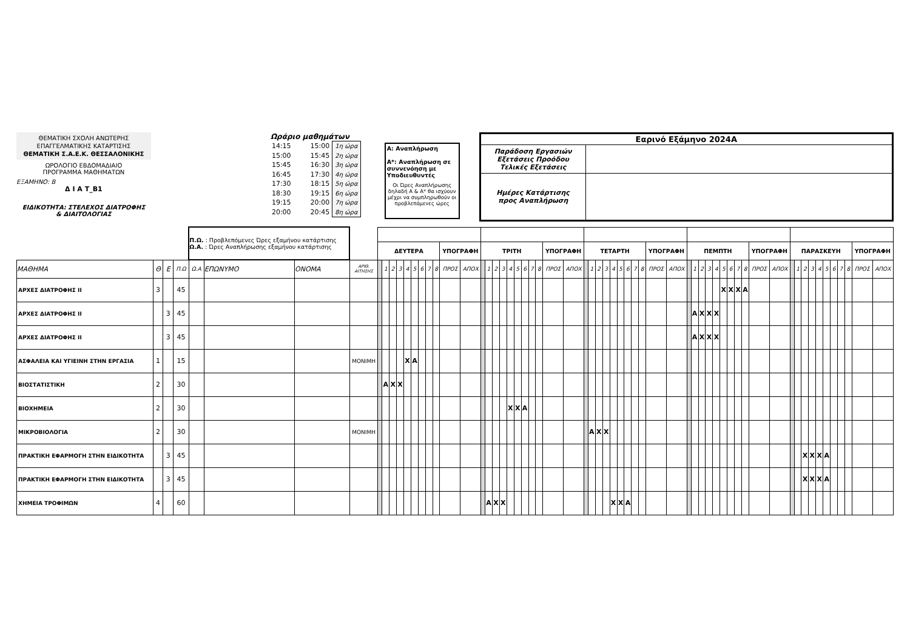ΘΕΜΑΤΙΚΗ ΣΧΟΛΗ ΑΝΩΤΕΡΗΣ
ΕΠΑΓΓΕΛΜΑΤΙΚΗΣ ΚΑΤΑΡΤΙΣΗΣ
ΘΕΜΑΤΙΚΗ Σ.Α.Ε.Κ. ΘΕΣΣΑΛΟΝΙΚΗΣ
ΩΡΟΛΟΓΙΟ ΕΒΔΟΜΑΔΙΑΙΟ
ΠΡΟΓΡΑΜΜΑ ΜΑΘΗΜΑΤΩΝ
ΕΞΑΜΗΝΟ: Β
Δ Ι Α Τ_Β1
ΕΙΔΙΚΟΤΗΤΑ: ΣΤΕΛΕΧΟΣ ΔΙΑΤΡΟΦΗΣ
& ΔΙΑΙΤΟΛΟΓΙΑΣ
Ωράριο μαθημάτων
| 14:15 | 15:00 | 1η ώρα |
| 15:00 | 15:45 | 2η ώρα |
| 15:45 | 16:30 | 3η ώρα |
| 16:45 | 17:30 | 4η ώρα |
| 17:30 | 18:15 | 5η ώρα |
| 18:30 | 19:15 | 6η ώρα |
| 19:15 | 20:00 | 7η ώρα |
| 20:00 | 20:45 | 8η ώρα |
Α: Αναπλήρωση
Α*: Αναπλήρωση σε συννενόηση με Υποδιευθυντές
Οι Ώρες Αναπλήρωσης δηλαδή Α & Α* θα ισχύουν μέχρι να συμπληρωθούν οι προβλεπόμενες ώρες
| Εαρινό Εξάμηνο 2024Α | |
| Παράδοση Εργασιών Εξετάσεις Προόδου Τελικές Εξετάσεις | |
| Ημέρες Κατάρτισης προς Αναπλήρωση | |
| | | | | Π.Ω. : Προβλεπόμενες Ώρες εξαμήνου κατάρτισης Ω.Α. : Ώρες Αναπλήρωσης εξαμήνου κατάρτισης | | | | | | | | | | | | | | | | | | | | | | | | | | | | | | | | | | | | | | | | | | | | | | | | | | | | | | | | | | |
| | | | | | | | | ΔΕΥΤΕΡΑ | | | | | | | | | ΥΠΟΓΡΑΦΗ | | ΤΡΙΤΗ | | | | | | | | | ΥΠΟΓΡΑΦΗ | | ΤΕΤΑΡΤΗ | | | | | | | | | ΥΠΟΓΡΑΦΗ | | ΠΕΜΠΤΗ | | | | | | | | | ΥΠΟΓΡΑΦΗ | | ΠΑΡΑΣΚΕΥΗ | | | | | | | | | ΥΠΟΓΡΑΦΗ | |
| ΜΑΘΗΜΑ | Θ | Ε | Π.Ω | Ω.Α | ΕΠΩΝΥΜΟ | ΟΝΟΜΑ | ΑΡΙΘ. ΑΙΤΗΣΗΣ | | 1 | 2 | 3 | 4 | 5 | 6 | 7 | 8 | ΠΡΟΣ | ΑΠΟΧ | | 1 | 2 | 3 | 4 | 5 | 6 | 7 | 8 | ΠΡΟΣ | ΑΠΟΧ | | 1 | 2 | 3 | 4 | 5 | 6 | 7 | 8 | ΠΡΟΣ | ΑΠΟΧ | | 1 | 2 | 3 | 4 | 5 | 6 | 7 | 8 | ΠΡΟΣ | ΑΠΟΧ | | 1 | 2 | 3 | 4 | 5 | 6 | 7 | 8 | ΠΡΟΣ | ΑΠΟΧ |
| ΑΡΧΕΣ ΔΙΑΤΡΟΦΗΣ ΙΙ | 3 | | 45 | | | | | | | | | | | | | | | | | | | | | | | | | | | | | | | | | | | | | | | | | | | X | X | X | A | | | | | | | | | | | | | |
| ΑΡΧΕΣ ΔΙΑΤΡΟΦΗΣ ΙΙ | | 3 | 45 | | | | | | | | | | | | | | | | | | | | | | | | | | | | | | | | | | | | | | | A | X | X | X | | | | | | | | | | | | | | | | | |
| ΑΡΧΕΣ ΔΙΑΤΡΟΦΗΣ ΙΙ | | 3 | 45 | | | | | | | | | | | | | | | | | | | | | | | | | | | | | | | | | | | | | | | A | X | X | X | | | | | | | | | | | | | | | | | |
| ΑΣΦΑΛΕΙΑ ΚΑΙ ΥΓΙΕΙΝΗ ΣΤΗΝ ΕΡΓΑΣΙΑ | 1 | | 15 | | | | ΜΟΝΙΜΗ | | | | | X | A | | | | | | | | | | | | | | | | | | | | | | | | | | | | | | | | | | | | | | | | | | | | | | | | | |
| ΒΙΟΣΤΑΤΙΣΤΙΚΗ | 2 | | 30 | | | | | | A | X | X | | | | | | | | | | | | | | | | | | | | | | | | | | | | | | | | | | | | | | | | | | | | | | | | | | | |
| ΒΙΟΧΗΜΕΙΑ | 2 | | 30 | | | | | | | | | | | | | | | | | | | | X | X | A | | | | | | | | | | | | | | | | | | | | | | | | | | | | | | | | | | | | | |
| ΜΙΚΡΟΒΙΟΛΟΓΙΑ | 2 | | 30 | | | | ΜΟΝΙΜΗ | | | | | | | | | | | | | | | | | | | | | | | | A | X | X | | | | | | | | | | | | | | | | | | | | | | | | | | | | | |
| ΠΡΑΚΤΙΚΗ ΕΦΑΡΜΟΓΗ ΣΤΗΝ ΕΙΔΙΚΟΤΗΤΑ | | 3 | 45 | | | | | | | | | | | | | | | | | | | | | | | | | | | | | | | | | | | | | | | | | | | | | | | | | | | X | X | X | A | | | | | |
| ΠΡΑΚΤΙΚΗ ΕΦΑΡΜΟΓΗ ΣΤΗΝ ΕΙΔΙΚΟΤΗΤΑ | | 3 | 45 | | | | | | | | | | | | | | | | | | | | | | | | | | | | | | | | | | | | | | | | | | | | | | | | | | | X | X | X | A | | | | | |
| ΧΗΜΕΙΑ ΤΡΟΦΙΜΩΝ | 4 | | 60 | | | | | | | | | | | | | | | | | A | X | X | | | | | | | | | | | | X | X | A | | | | | | | | | | | | | | | | | | | | | | | | | | |